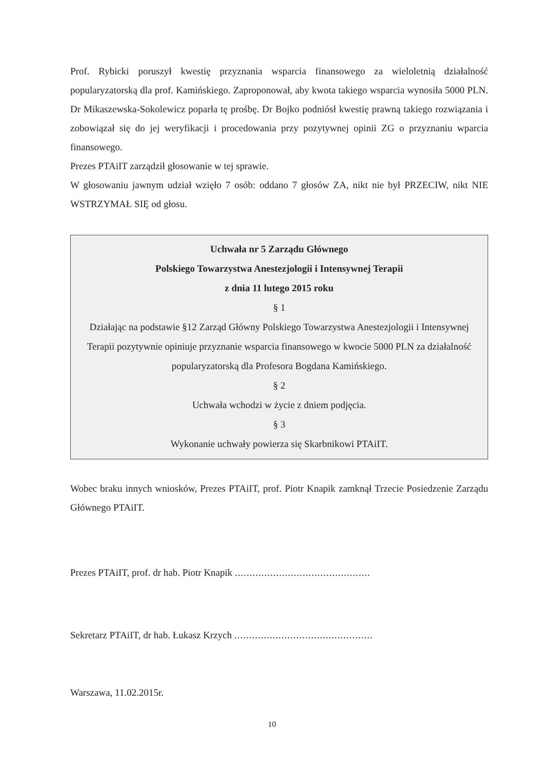Prof. Rybicki poruszył kwestię przyznania wsparcia finansowego za wieloletnią działalność popularyzatorską dla prof. Kamińskiego. Zaproponował, aby kwota takiego wsparcia wynosiła 5000 PLN. Dr Mikaszewska-Sokolewicz poparła tę prośbę. Dr Bojko podniósł kwestię prawną takiego rozwiązania i zobowiązał się do jej weryfikacji i procedowania przy pozytywnej opinii ZG o przyznaniu wparcia finansowego.
Prezes PTAiIT zarządził głosowanie w tej sprawie.
W głosowaniu jawnym udział wzięło 7 osób: oddano 7 głosów ZA, nikt nie był PRZECIW, nikt NIE WSTRZYMAŁ SIĘ od głosu.
Uchwała nr 5 Zarządu Głównego
Polskiego Towarzystwa Anestezjologii i Intensywnej Terapii
z dnia 11 lutego 2015 roku
§ 1
Działając na podstawie §12 Zarząd Główny Polskiego Towarzystwa Anestezjologii i Intensywnej Terapii pozytywnie opiniuje przyznanie wsparcia finansowego w kwocie 5000 PLN za działalność popularyzatorską dla Profesora Bogdana Kamińskiego.
§ 2
Uchwała wchodzi w życie z dniem podjęcia.
§ 3
Wykonanie uchwały powierza się Skarbnikowi PTAiIT.
Wobec braku innych wniosków, Prezes PTAiIT, prof. Piotr Knapik zamknął Trzecie Posiedzenie Zarządu Głównego PTAiIT.
Prezes PTAiIT, prof. dr hab. Piotr Knapik ..............................................
Sekretarz PTAiIT, dr hab. Łukasz Krzych ...............................................
Warszawa, 11.02.2015r.
10